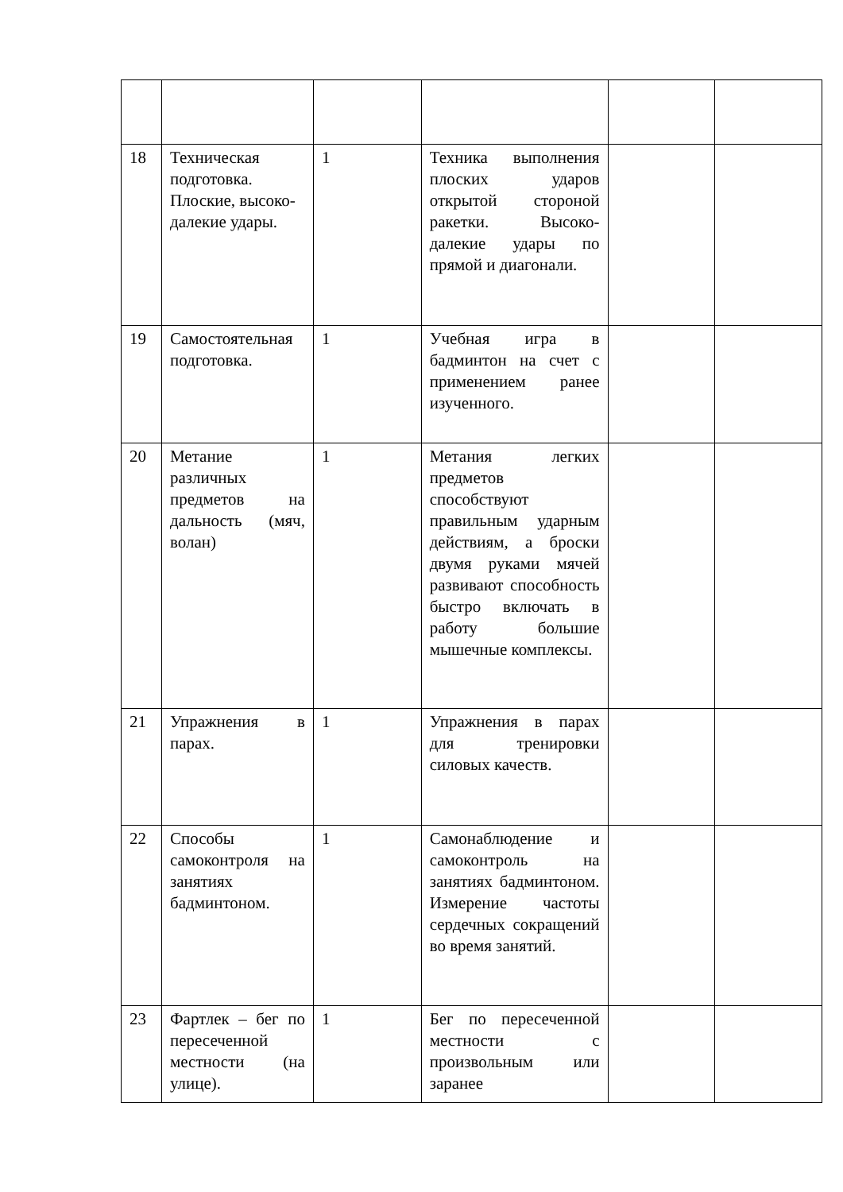| 18 | Техническая подготовка. Плоские, высоко-далекие удары. | 1 | Техника выполнения плоских ударов открытой стороной ракетки. Высоко-далекие удары по прямой и диагонали. | | |
| 19 | Самостоятельная подготовка. | 1 | Учебная игра в бадминтон на счет с применением ранее изученного. | | |
| 20 | Метание различных предметов на дальность (мяч, волан) | 1 | Метания легких предметов способствуют правильным ударным действиям, а броски двумя руками мячей развивают способность быстро включать в работу большие мышечные комплексы. | | |
| 21 | Упражнения в парах. | 1 | Упражнения в парах для тренировки силовых качеств. | | |
| 22 | Способы самоконтроля на занятиях бадминтоном. | 1 | Самонаблюдение и самоконтроль на занятиях бадминтоном. Измерение частоты сердечных сокращений во время занятий. | | |
| 23 | Фартлек – бег по пересеченной местности (на улице). | 1 | Бег по пересеченной местности с произвольным или заранее | | |